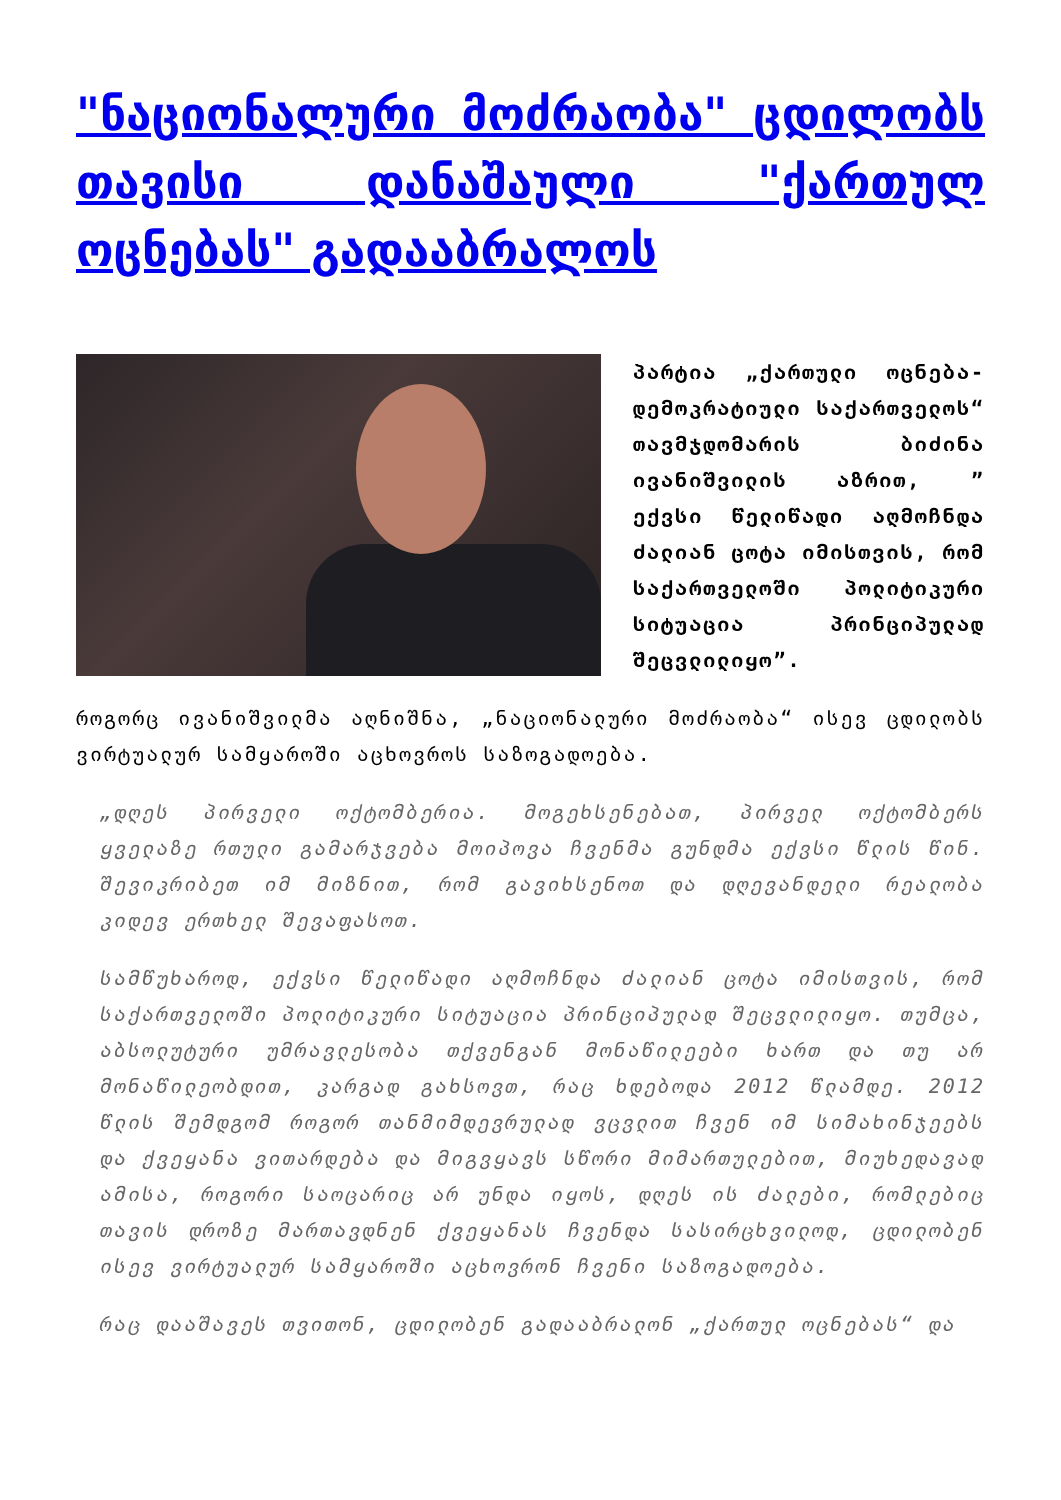"ნაციონალური მოძრაობა" ცდილობს თავისი დანაშაული "ქართულ ოცნებას" გადააბრალოს
პარტია „ქართული ოცნება-დემოკრატიული საქართველოს“ თავმჯდომარის ბიძინა ივანიშვილის აზრით, ” ექვსი წელიწადი აღმოჩნდა ძალიან ცოტა იმისთვის, რომ საქართველოში პოლიტიკური სიტუაცია პრინციპულად შეცვლილიყო”.
როგორც ივანიშვილმა აღნიშნა, „ნაციონალური მოძრაობა“ ისევ ცდილობს ვირტუალურ სამყაროში აცხოვროს საზოგადოება.
„დღეს პირველი ოქტომბერია. მოგეხსენებათ, პირველ ოქტომბერს ყველაზე რთული გამარჯვება მოიპოვა ჩვენმა გუნდმა ექვსი წლის წინ. შევიკრიბეთ იმ მიზნით, რომ გავიხსენოთ და დღევანდელი რეალობა კიდევ ერთხელ შევაფასოთ.
სამწუხაროდ, ექვსი წელიწადი აღმოჩნდა ძალიან ცოტა იმისთვის, რომ საქართველოში პოლიტიკური სიტუაცია პრინციპულად შეცვლილიყო. თუმცა, აბსოლუტური უმრავლესობა თქვენგან მონაწილეები ხართ და თუ არ მონაწილეობდით, კარგად გახსოვთ, რაც ხდებოდა 2012 წლამდე. 2012 წლის შემდგომ როგორ თანმიმდევრულად ვცვლით ჩვენ იმ სიმახინჯეებს და ქვეყანა ვითარდება და მიგვყავს სწორი მიმართულებით, მიუხედავად ამისა, როგორი საოცარიც არ უნდა იყოს, დღეს ის ძალები, რომლებიც თავის დროზე მართავდნენ ქვეყანას ჩვენდა სასირცხვილოდ, ცდილობენ ისევ ვირტუალურ სამყაროში აცხოვრონ ჩვენი საზოგადოება.
რაც დააშავეს თვითონ, ცდილობენ გადააბრალონ „ქართულ ოცნებას“ და